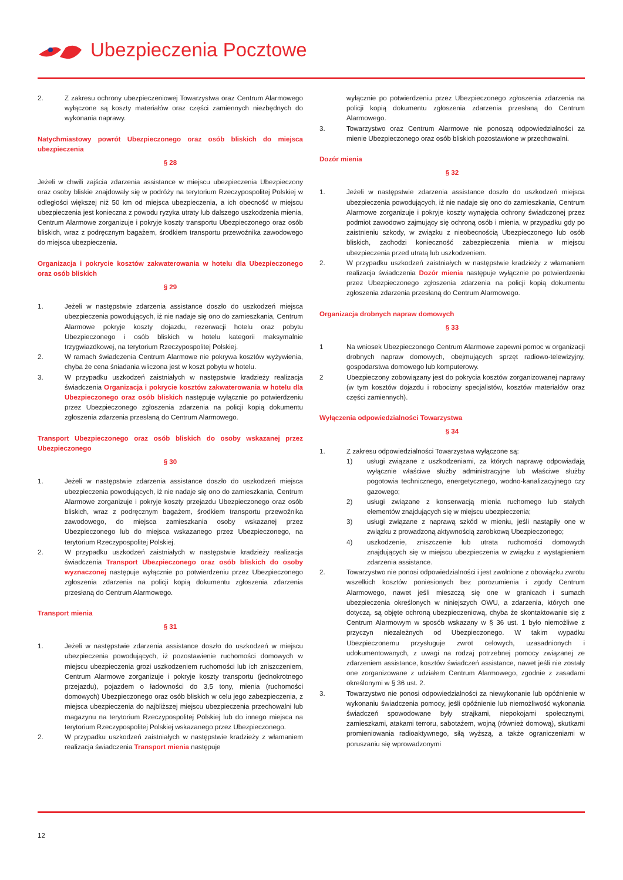Ubezpieczenia Pocztowe
2. Z zakresu ochrony ubezpieczeniowej Towarzystwa oraz Centrum Alarmowego wyłączone są koszty materiałów oraz części zamiennych niezbędnych do wykonania naprawy.
Natychmiastowy powrót Ubezpieczonego oraz osób bliskich do miejsca ubezpieczenia
§ 28
Jeżeli w chwili zajścia zdarzenia assistance w miejscu ubezpieczenia Ubezpieczony oraz osoby bliskie znajdowały się w podróży na terytorium Rzeczypospolitej Polskiej w odległości większej niż 50 km od miejsca ubezpieczenia, a ich obecność w miejscu ubezpieczenia jest konieczna z powodu ryzyka utraty lub dalszego uszkodzenia mienia, Centrum Alarmowe zorganizuje i pokryje koszty transportu Ubezpieczonego oraz osób bliskich, wraz z podręcznym bagażem, środkiem transportu przewoźnika zawodowego do miejsca ubezpieczenia.
Organizacja i pokrycie kosztów zakwaterowania w hotelu dla Ubezpieczonego oraz osób bliskich
§ 29
1. Jeżeli w następstwie zdarzenia assistance doszło do uszkodzeń miejsca ubezpieczenia powodujących, iż nie nadaje się ono do zamieszkania, Centrum Alarmowe pokryje koszty dojazdu, rezerwacji hotelu oraz pobytu Ubezpieczonego i osób bliskich w hotelu kategorii maksymalnie trzygwiazdkowej, na terytorium Rzeczypospolitej Polskiej.
2. W ramach świadczenia Centrum Alarmowe nie pokrywa kosztów wyżywienia, chyba że cena śniadania wliczona jest w koszt pobytu w hotelu.
3. W przypadku uszkodzeń zaistniałych w następstwie kradzieży realizacja świadczenia Organizacja i pokrycie kosztów zakwaterowania w hotelu dla Ubezpieczonego oraz osób bliskich następuje wyłącznie po potwierdzeniu przez Ubezpieczonego zgłoszenia zdarzenia na policji kopią dokumentu zgłoszenia zdarzenia przesłaną do Centrum Alarmowego.
Transport Ubezpieczonego oraz osób bliskich do osoby wskazanej przez Ubezpieczonego
§ 30
1. Jeżeli w następstwie zdarzenia assistance doszło do uszkodzeń miejsca ubezpieczenia powodujących, iż nie nadaje się ono do zamieszkania, Centrum Alarmowe zorganizuje i pokryje koszty przejazdu Ubezpieczonego oraz osób bliskich, wraz z podręcznym bagażem, środkiem transportu przewoźnika zawodowego, do miejsca zamieszkania osoby wskazanej przez Ubezpieczonego lub do miejsca wskazanego przez Ubezpieczonego, na terytorium Rzeczypospolitej Polskiej.
2. W przypadku uszkodzeń zaistniałych w następstwie kradzieży realizacja świadczenia Transport Ubezpieczonego oraz osób bliskich do osoby wyznaczonej następuje wyłącznie po potwierdzeniu przez Ubezpieczonego zgłoszenia zdarzenia na policji kopią dokumentu zgłoszenia zdarzenia przesłaną do Centrum Alarmowego.
Transport mienia
§ 31
1. Jeżeli w następstwie zdarzenia assistance doszło do uszkodzeń w miejscu ubezpieczenia powodujących, iż pozostawienie ruchomości domowych w miejscu ubezpieczenia grozi uszkodzeniem ruchomości lub ich zniszczeniem, Centrum Alarmowe zorganizuje i pokryje koszty transportu (jednokrotnego przejazdu), pojazdem o ładowności do 3,5 tony, mienia (ruchomości domowych) Ubezpieczonego oraz osób bliskich w celu jego zabezpieczenia, z miejsca ubezpieczenia do najbliższej miejscu ubezpieczenia przechowalni lub magazynu na terytorium Rzeczypospolitej Polskiej lub do innego miejsca na terytorium Rzeczypospolitej Polskiej wskazanego przez Ubezpieczonego.
2. W przypadku uszkodzeń zaistniałych w następstwie kradzieży z włamaniem realizacja świadczenia Transport mienia następuje
wyłącznie po potwierdzeniu przez Ubezpieczonego zgłoszenia zdarzenia na policji kopią dokumentu zgłoszenia zdarzenia przesłaną do Centrum Alarmowego.
3. Towarzystwo oraz Centrum Alarmowe nie ponoszą odpowiedzialności za mienie Ubezpieczonego oraz osób bliskich pozostawione w przechowalni.
Dozór mienia
§ 32
1. Jeżeli w następstwie zdarzenia assistance doszło do uszkodzeń miejsca ubezpieczenia powodujących, iż nie nadaje się ono do zamieszkania, Centrum Alarmowe zorganizuje i pokryje koszty wynajęcia ochrony świadczonej przez podmiot zawodowo zajmujący się ochroną osób i mienia, w przypadku gdy po zaistnieniu szkody, w związku z nieobecnością Ubezpieczonego lub osób bliskich, zachodzi konieczność zabezpieczenia mienia w miejscu ubezpieczenia przed utratą lub uszkodzeniem.
2. W przypadku uszkodzeń zaistniałych w następstwie kradzieży z włamaniem realizacja świadczenia Dozór mienia następuje wyłącznie po potwierdzeniu przez Ubezpieczonego zgłoszenia zdarzenia na policji kopią dokumentu zgłoszenia zdarzenia przesłaną do Centrum Alarmowego.
Organizacja drobnych napraw domowych
§ 33
1 Na wniosek Ubezpieczonego Centrum Alarmowe zapewni pomoc w organizacji drobnych napraw domowych, obejmujących sprzęt radiowo-telewizyjny, gospodarstwa domowego lub komputerowy.
2 Ubezpieczony zobowiązany jest do pokrycia kosztów zorganizowanej naprawy (w tym kosztów dojazdu i robocizny specjalistów, kosztów materiałów oraz części zamiennych).
Wyłączenia odpowiedzialności Towarzystwa
§ 34
1. Z zakresu odpowiedzialności Towarzystwa wyłączone są:
1) usługi związane z uszkodzeniami, za których naprawę odpowiadają wyłącznie właściwe służby administracyjne lub właściwe służby pogotowia technicznego, energetycznego, wodno-kanalizacyjnego czy gazowego;
2) usługi związane z konserwacją mienia ruchomego lub stałych elementów znajdujących się w miejscu ubezpieczenia;
3) usługi związane z naprawą szkód w mieniu, jeśli nastąpiły one w związku z prowadzoną aktywnością zarobkową Ubezpieczonego;
4) uszkodzenie, zniszczenie lub utrata ruchomości domowych znajdujących się w miejscu ubezpieczenia w związku z wystąpieniem zdarzenia assistance.
2. Towarzystwo nie ponosi odpowiedzialności i jest zwolnione z obowiązku zwrotu wszelkich kosztów poniesionych bez porozumienia i zgody Centrum Alarmowego, nawet jeśli mieszczą się one w granicach i sumach ubezpieczenia określonych w niniejszych OWU, a zdarzenia, których one dotyczą, są objęte ochroną ubezpieczeniową, chyba że skontaktowanie się z Centrum Alarmowym w sposób wskazany w § 36 ust. 1 było niemożliwe z przyczyn niezależnych od Ubezpieczonego. W takim wypadku Ubezpieczonemu przysługuje zwrot celowych, uzasadnionych i udokumentowanych, z uwagi na rodzaj potrzebnej pomocy związanej ze zdarzeniem assistance, kosztów świadczeń assistance, nawet jeśli nie zostały one zorganizowane z udziałem Centrum Alarmowego, zgodnie z zasadami określonymi w § 36 ust. 2.
3. Towarzystwo nie ponosi odpowiedzialności za niewykonanie lub opóźnienie w wykonaniu świadczenia pomocy, jeśli opóźnienie lub niemożliwość wykonania świadczeń spowodowane były strajkami, niepokojami społecznymi, zamieszkami, atakami terroru, sabotażem, wojną (również domową), skutkami promieniowania radioaktywnego, siłą wyższą, a także ograniczeniami w poruszaniu się wprowadzonymi
12